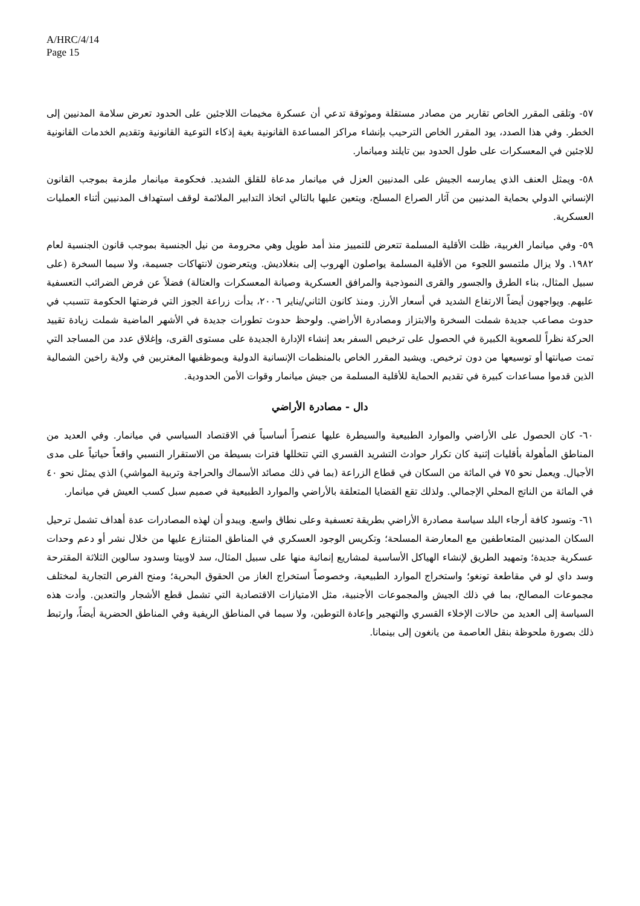A/HRC/4/14
Page 15
٥٧- وتلقى المقرر الخاص تقارير من مصادر مستقلة وموثوقة تدعي أن عسكرة مخيمات اللاجئين على الحدود تعرض سلامة المدنيين إلى الخطر. وفي هذا الصدد، يود المقرر الخاص الترحيب بإنشاء مراكز المساعدة القانونية بغية إذكاء التوعية القانونية وتقديم الخدمات القانونية للاجئين في المعسكرات على طول الحدود بين تايلند وميانمار.
٥٨- ويمثل العنف الذي يمارسه الجيش على المدنيين العزل في ميانمار مدعاة للقلق الشديد. فحكومة ميانمار ملزمة بموجب القانون الإنساني الدولي بحماية المدنيين من آثار الصراع المسلح، ويتعين عليها بالتالي اتخاذ التدابير الملائمة لوقف استهداف المدنيين أثناء العمليات العسكرية.
٥٩- وفي ميانمار الغربية، ظلت الأقلية المسلمة تتعرض للتمييز منذ أمد طويل وهي محرومة من نيل الجنسية بموجب قانون الجنسية لعام ١٩٨٢. ولا يزال ملتمسو اللجوء من الأقلية المسلمة يواصلون الهروب إلى بنغلاديش. ويتعرضون لانتهاكات جسيمة، ولا سيما السخرة (على سبيل المثال، بناء الطرق والجسور والقرى النموذجية والمرافق العسكرية وصيانة المعسكرات والعتالة) فضلاً عن فرض الضرائب التعسفية عليهم. ويواجهون أيضاً الارتفاع الشديد في أسعار الأرز. ومنذ كانون الثاني/يناير ٢٠٠٦، بدأت زراعة الجوز التي فرضتها الحكومة تتسبب في حدوث مصاعب جديدة شملت السخرة والابتزاز ومصادرة الأراضي. ولوحظ حدوث تطورات جديدة في الأشهر الماضية شملت زيادة تقييد الحركة نظراً للصعوبة الكبيرة في الحصول على ترخيص السفر بعد إنشاء الإدارة الجديدة على مستوى القرى، وإغلاق عدد من المساجد التي تمت صيانتها أو توسيعها من دون ترخيص. ويشيد المقرر الخاص بالمنظمات الإنسانية الدولية وبموظفيها المغتربين في ولاية راخين الشمالية الذين قدموا مساعدات كبيرة في تقديم الحماية للأقلية المسلمة من جيش ميانمار وقوات الأمن الحدودية.
دال - مصادرة الأراضي
٦٠- كان الحصول على الأراضي والموارد الطبيعية والسيطرة عليها عنصراً أساسياً في الاقتصاد السياسي في ميانمار. وفي العديد من المناطق المأهولة بأقليات إثنية كان تكرار حوادث التشريد القسري التي تتخللها فترات بسيطة من الاستقرار النسبي واقعاً حياتياً على مدى الأجيال. ويعمل نحو ٧٥ في المائة من السكان في قطاع الزراعة (بما في ذلك مصائد الأسماك والحراجة وتربية المواشي) الذي يمثل نحو ٤٠ في المائة من الناتج المحلي الإجمالي. ولذلك تقع القضايا المتعلقة بالأراضي والموارد الطبيعية في صميم سبل كسب العيش في ميانمار.
٦١- وتسود كافة أرجاء البلد سياسة مصادرة الأراضي بطريقة تعسفية وعلى نطاق واسع. ويبدو أن لهذه المصادرات عدة أهداف تشمل ترحيل السكان المدنيين المتعاطفين مع المعارضة المسلحة؛ وتكريس الوجود العسكري في المناطق المتنازع عليها من خلال نشر أو دعم وحدات عسكرية جديدة؛ وتمهيد الطريق لإنشاء الهياكل الأساسية لمشاريع إنمائية منها على سبيل المثال، سد لاوبيتا وسدود سالوين الثلاثة المقترحة وسد داي لو في مقاطعة تونغو؛ واستخراج الموارد الطبيعية، وخصوصاً استخراج الغاز من الحقوق البحرية؛ ومنح الفرص التجارية لمختلف مجموعات المصالح، بما في ذلك الجيش والمجموعات الأجنبية، مثل الامتيازات الاقتصادية التي تشمل قطع الأشجار والتعدين. وأدت هذه السياسة إلى العديد من حالات الإخلاء القسري والتهجير وإعادة التوطين، ولا سيما في المناطق الريفية وفي المناطق الحضرية أيضاً، وارتبط ذلك بصورة ملحوظة بنقل العاصمة من يانغون إلى بينمانا.